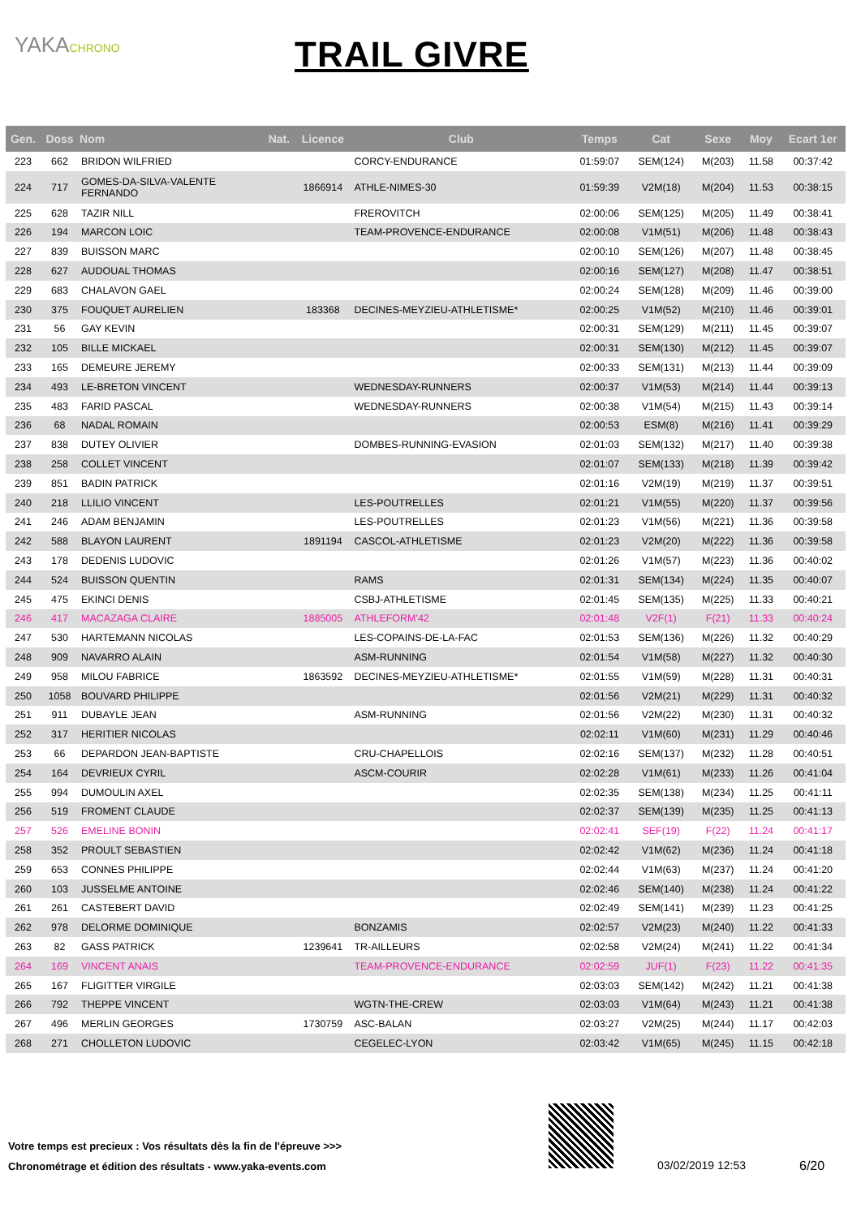YAKACHRONO
TRAIL GIVRE
| Gen. | Doss | Nom | Nat. | Licence | Club | Temps | Cat | Sexe | Moy | Ecart 1er |
| --- | --- | --- | --- | --- | --- | --- | --- | --- | --- | --- |
| 223 | 662 | BRIDON WILFRIED | | | CORCY-ENDURANCE | 01:59:07 | SEM(124) | M(203) | 11.58 | 00:37:42 |
| 224 | 717 | GOMES-DA-SILVA-VALENTE FERNANDO | | 1866914 | ATHLE-NIMES-30 | 01:59:39 | V2M(18) | M(204) | 11.53 | 00:38:15 |
| 225 | 628 | TAZIR NILL | | | FREROVITCH | 02:00:06 | SEM(125) | M(205) | 11.49 | 00:38:41 |
| 226 | 194 | MARCON LOIC | | | TEAM-PROVENCE-ENDURANCE | 02:00:08 | V1M(51) | M(206) | 11.48 | 00:38:43 |
| 227 | 839 | BUISSON MARC | | | | 02:00:10 | SEM(126) | M(207) | 11.48 | 00:38:45 |
| 228 | 627 | AUDOUAL THOMAS | | | | 02:00:16 | SEM(127) | M(208) | 11.47 | 00:38:51 |
| 229 | 683 | CHALAVON GAEL | | | | 02:00:24 | SEM(128) | M(209) | 11.46 | 00:39:00 |
| 230 | 375 | FOUQUET AURELIEN | | 183368 | DECINES-MEYZIEU-ATHLETISME* | 02:00:25 | V1M(52) | M(210) | 11.46 | 00:39:01 |
| 231 | 56 | GAY KEVIN | | | | 02:00:31 | SEM(129) | M(211) | 11.45 | 00:39:07 |
| 232 | 105 | BILLE MICKAEL | | | | 02:00:31 | SEM(130) | M(212) | 11.45 | 00:39:07 |
| 233 | 165 | DEMEURE JEREMY | | | | 02:00:33 | SEM(131) | M(213) | 11.44 | 00:39:09 |
| 234 | 493 | LE-BRETON VINCENT | | | WEDNESDAY-RUNNERS | 02:00:37 | V1M(53) | M(214) | 11.44 | 00:39:13 |
| 235 | 483 | FARID PASCAL | | | WEDNESDAY-RUNNERS | 02:00:38 | V1M(54) | M(215) | 11.43 | 00:39:14 |
| 236 | 68 | NADAL ROMAIN | | | | 02:00:53 | ESM(8) | M(216) | 11.41 | 00:39:29 |
| 237 | 838 | DUTEY OLIVIER | | | DOMBES-RUNNING-EVASION | 02:01:03 | SEM(132) | M(217) | 11.40 | 00:39:38 |
| 238 | 258 | COLLET VINCENT | | | | 02:01:07 | SEM(133) | M(218) | 11.39 | 00:39:42 |
| 239 | 851 | BADIN PATRICK | | | | 02:01:16 | V2M(19) | M(219) | 11.37 | 00:39:51 |
| 240 | 218 | LLILIO VINCENT | | | LES-POUTRELLES | 02:01:21 | V1M(55) | M(220) | 11.37 | 00:39:56 |
| 241 | 246 | ADAM BENJAMIN | | | LES-POUTRELLES | 02:01:23 | V1M(56) | M(221) | 11.36 | 00:39:58 |
| 242 | 588 | BLAYON LAURENT | | 1891194 | CASCOL-ATHLETISME | 02:01:23 | V2M(20) | M(222) | 11.36 | 00:39:58 |
| 243 | 178 | DEDENIS LUDOVIC | | | | 02:01:26 | V1M(57) | M(223) | 11.36 | 00:40:02 |
| 244 | 524 | BUISSON QUENTIN | | | RAMS | 02:01:31 | SEM(134) | M(224) | 11.35 | 00:40:07 |
| 245 | 475 | EKINCI DENIS | | | CSBJ-ATHLETISME | 02:01:45 | SEM(135) | M(225) | 11.33 | 00:40:21 |
| 246 | 417 | MACAZAGA CLAIRE | | 1885005 | ATHLEFORM'42 | 02:01:48 | V2F(1) | F(21) | 11.33 | 00:40:24 |
| 247 | 530 | HARTEMANN NICOLAS | | | LES-COPAINS-DE-LA-FAC | 02:01:53 | SEM(136) | M(226) | 11.32 | 00:40:29 |
| 248 | 909 | NAVARRO ALAIN | | | ASM-RUNNING | 02:01:54 | V1M(58) | M(227) | 11.32 | 00:40:30 |
| 249 | 958 | MILOU FABRICE | | 1863592 | DECINES-MEYZIEU-ATHLETISME* | 02:01:55 | V1M(59) | M(228) | 11.31 | 00:40:31 |
| 250 | 1058 | BOUVARD PHILIPPE | | | | 02:01:56 | V2M(21) | M(229) | 11.31 | 00:40:32 |
| 251 | 911 | DUBAYLE JEAN | | | ASM-RUNNING | 02:01:56 | V2M(22) | M(230) | 11.31 | 00:40:32 |
| 252 | 317 | HERITIER NICOLAS | | | | 02:02:11 | V1M(60) | M(231) | 11.29 | 00:40:46 |
| 253 | 66 | DEPARDON JEAN-BAPTISTE | | | CRU-CHAPELLOIS | 02:02:16 | SEM(137) | M(232) | 11.28 | 00:40:51 |
| 254 | 164 | DEVRIEUX CYRIL | | | ASCM-COURIR | 02:02:28 | V1M(61) | M(233) | 11.26 | 00:41:04 |
| 255 | 994 | DUMOULIN AXEL | | | | 02:02:35 | SEM(138) | M(234) | 11.25 | 00:41:11 |
| 256 | 519 | FROMENT CLAUDE | | | | 02:02:37 | SEM(139) | M(235) | 11.25 | 00:41:13 |
| 257 | 526 | EMELINE BONIN | | | | 02:02:41 | SEF(19) | F(22) | 11.24 | 00:41:17 |
| 258 | 352 | PROULT SEBASTIEN | | | | 02:02:42 | V1M(62) | M(236) | 11.24 | 00:41:18 |
| 259 | 653 | CONNES PHILIPPE | | | | 02:02:44 | V1M(63) | M(237) | 11.24 | 00:41:20 |
| 260 | 103 | JUSSELME ANTOINE | | | | 02:02:46 | SEM(140) | M(238) | 11.24 | 00:41:22 |
| 261 | 261 | CASTEBERT DAVID | | | | 02:02:49 | SEM(141) | M(239) | 11.23 | 00:41:25 |
| 262 | 978 | DELORME DOMINIQUE | | | BONZAMIS | 02:02:57 | V2M(23) | M(240) | 11.22 | 00:41:33 |
| 263 | 82 | GASS PATRICK | | 1239641 | TR-AILLEURS | 02:02:58 | V2M(24) | M(241) | 11.22 | 00:41:34 |
| 264 | 169 | VINCENT ANAIS | | | TEAM-PROVENCE-ENDURANCE | 02:02:59 | JUF(1) | F(23) | 11.22 | 00:41:35 |
| 265 | 167 | FLIGITTER VIRGILE | | | | 02:03:03 | SEM(142) | M(242) | 11.21 | 00:41:38 |
| 266 | 792 | THEPPE VINCENT | | | WGTN-THE-CREW | 02:03:03 | V1M(64) | M(243) | 11.21 | 00:41:38 |
| 267 | 496 | MERLIN GEORGES | | 1730759 | ASC-BALAN | 02:03:27 | V2M(25) | M(244) | 11.17 | 00:42:03 |
| 268 | 271 | CHOLLETON LUDOVIC | | | CEGELEC-LYON | 02:03:42 | V1M(65) | M(245) | 11.15 | 00:42:18 |
Votre temps est precieux : Vos résultats dès la fin de l'épreuve >>>
Chronométrage et édition des résultats - www.yaka-events.com
03/02/2019 12:53 6/20